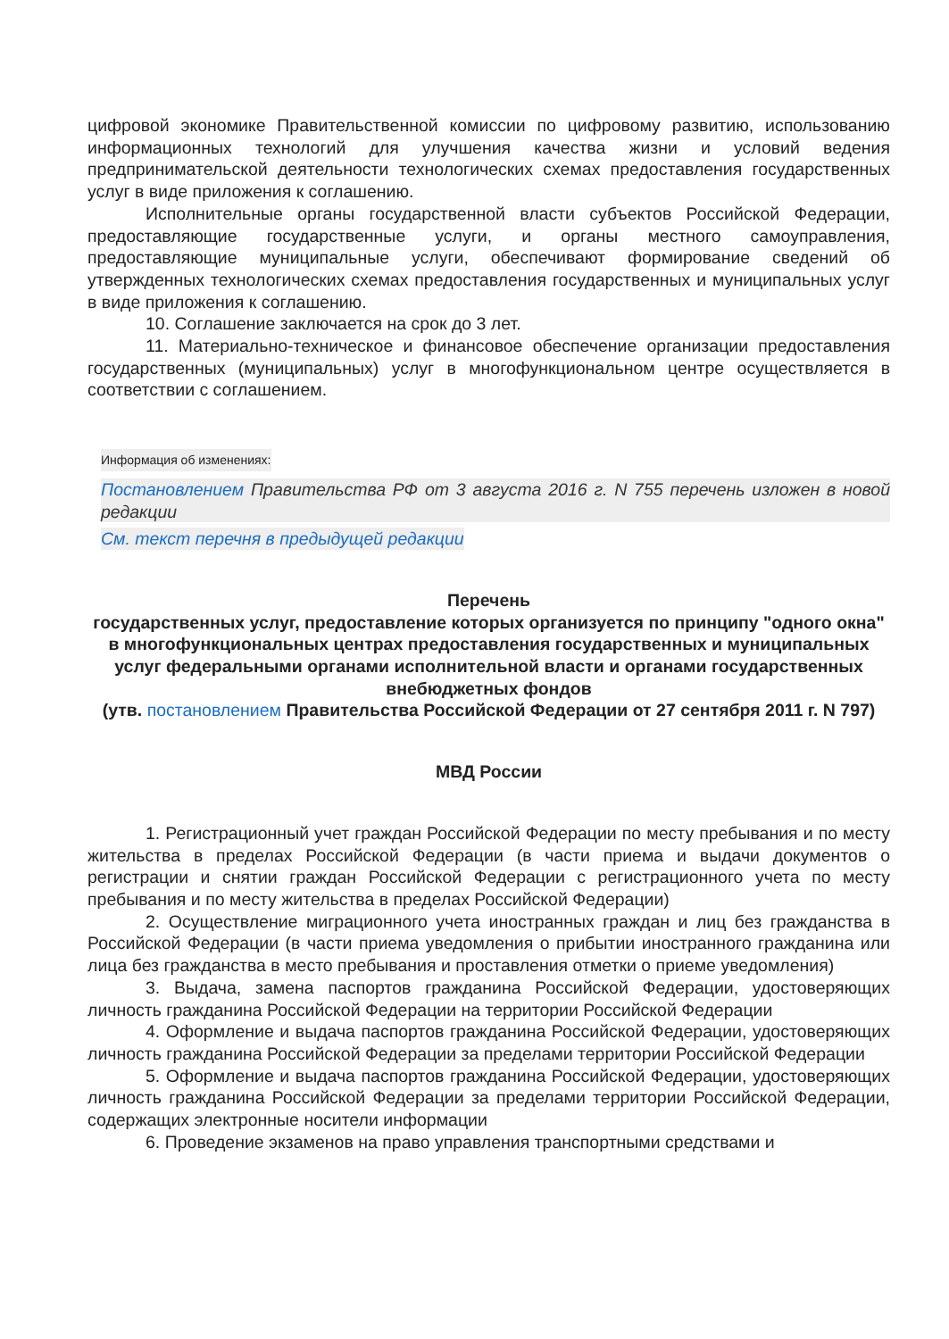цифровой экономике Правительственной комиссии по цифровому развитию, использованию информационных технологий для улучшения качества жизни и условий ведения предпринимательской деятельности технологических схемах предоставления государственных услуг в виде приложения к соглашению.
Исполнительные органы государственной власти субъектов Российской Федерации, предоставляющие государственные услуги, и органы местного самоуправления, предоставляющие муниципальные услуги, обеспечивают формирование сведений об утвержденных технологических схемах предоставления государственных и муниципальных услуг в виде приложения к соглашению.
10. Соглашение заключается на срок до 3 лет.
11. Материально-техническое и финансовое обеспечение организации предоставления государственных (муниципальных) услуг в многофункциональном центре осуществляется в соответствии с соглашением.
Информация об изменениях:
Постановлением Правительства РФ от 3 августа 2016 г. N 755 перечень изложен в новой редакции
См. текст перечня в предыдущей редакции
Перечень
государственных услуг, предоставление которых организуется по принципу "одного окна" в многофункциональных центрах предоставления государственных и муниципальных услуг федеральными органами исполнительной власти и органами государственных внебюджетных фондов
(утв. постановлением Правительства Российской Федерации от 27 сентября 2011 г. N 797)
МВД России
1. Регистрационный учет граждан Российской Федерации по месту пребывания и по месту жительства в пределах Российской Федерации (в части приема и выдачи документов о регистрации и снятии граждан Российской Федерации с регистрационного учета по месту пребывания и по месту жительства в пределах Российской Федерации)
2. Осуществление миграционного учета иностранных граждан и лиц без гражданства в Российской Федерации (в части приема уведомления о прибытии иностранного гражданина или лица без гражданства в место пребывания и проставления отметки о приеме уведомления)
3. Выдача, замена паспортов гражданина Российской Федерации, удостоверяющих личность гражданина Российской Федерации на территории Российской Федерации
4. Оформление и выдача паспортов гражданина Российской Федерации, удостоверяющих личность гражданина Российской Федерации за пределами территории Российской Федерации
5. Оформление и выдача паспортов гражданина Российской Федерации, удостоверяющих личность гражданина Российской Федерации за пределами территории Российской Федерации, содержащих электронные носители информации
6. Проведение экзаменов на право управления транспортными средствами и